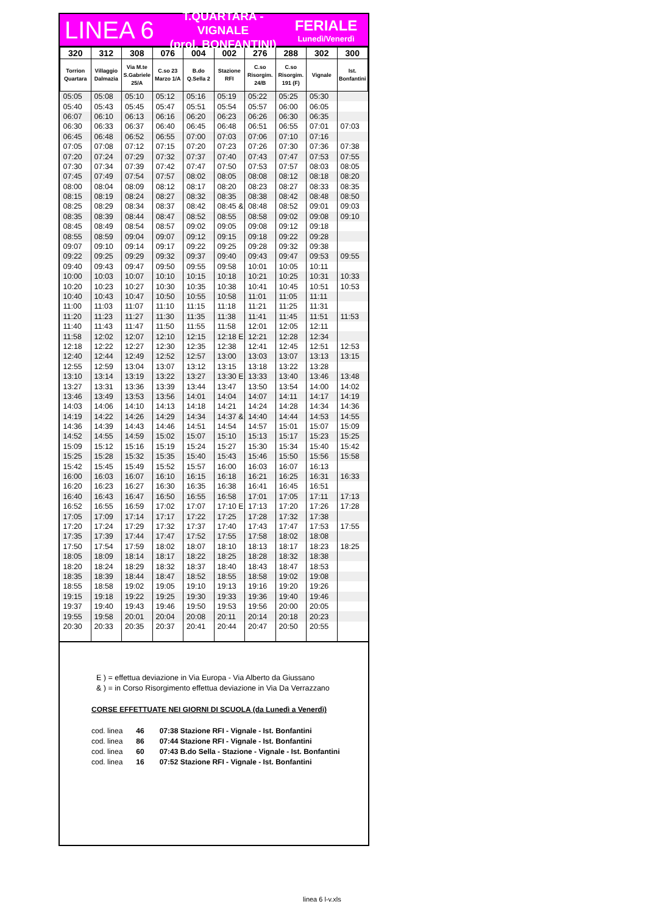LINEA 6
T.QUARTARA - VIGNALE
(prol. BONFANTINI)
FERIALE
Lunedì/Venerdì
| 320 | 312 | 308 | 076 | 004 | 002 | 276 | 288 | 302 | 300 |
| --- | --- | --- | --- | --- | --- | --- | --- | --- | --- |
| Torrion Quartara | Villaggio Dalmazia | Via M.te S.Gabriele 25/A | C.so 23 Marzo 1/A | B.do Q.Sella 2 | Stazione RFI | C.so Risorgim. 24/B | C.so Risorgim. 191 (F) | Vignale | Ist. Bonfantini |
| 05:05 | 05:08 | 05:10 | 05:12 | 05:16 | 05:19 | 05:22 | 05:25 | 05:30 | |
| 05:40 | 05:43 | 05:45 | 05:47 | 05:51 | 05:54 | 05:57 | 06:00 | 06:05 | |
| 06:07 | 06:10 | 06:13 | 06:16 | 06:20 | 06:23 | 06:26 | 06:30 | 06:35 | |
| 06:30 | 06:33 | 06:37 | 06:40 | 06:45 | 06:48 | 06:51 | 06:55 | 07:01 | 07:03 |
| 06:45 | 06:48 | 06:52 | 06:55 | 07:00 | 07:03 | 07:06 | 07:10 | 07:16 | |
| 07:05 | 07:08 | 07:12 | 07:15 | 07:20 | 07:23 | 07:26 | 07:30 | 07:36 | 07:38 |
| 07:20 | 07:24 | 07:29 | 07:32 | 07:37 | 07:40 | 07:43 | 07:47 | 07:53 | 07:55 |
| 07:30 | 07:34 | 07:39 | 07:42 | 07:47 | 07:50 | 07:53 | 07:57 | 08:03 | 08:05 |
| 07:45 | 07:49 | 07:54 | 07:57 | 08:02 | 08:05 | 08:08 | 08:12 | 08:18 | 08:20 |
| 08:00 | 08:04 | 08:09 | 08:12 | 08:17 | 08:20 | 08:23 | 08:27 | 08:33 | 08:35 |
| 08:15 | 08:19 | 08:24 | 08:27 | 08:32 | 08:35 | 08:38 | 08:42 | 08:48 | 08:50 |
| 08:25 | 08:29 | 08:34 | 08:37 | 08:42 | 08:45 & | 08:48 | 08:52 | 09:01 | 09:03 |
| 08:35 | 08:39 | 08:44 | 08:47 | 08:52 | 08:55 | 08:58 | 09:02 | 09:08 | 09:10 |
| 08:45 | 08:49 | 08:54 | 08:57 | 09:02 | 09:05 | 09:08 | 09:12 | 09:18 | |
| 08:55 | 08:59 | 09:04 | 09:07 | 09:12 | 09:15 | 09:18 | 09:22 | 09:28 | |
| 09:07 | 09:10 | 09:14 | 09:17 | 09:22 | 09:25 | 09:28 | 09:32 | 09:38 | |
| 09:22 | 09:25 | 09:29 | 09:32 | 09:37 | 09:40 | 09:43 | 09:47 | 09:53 | 09:55 |
| 09:40 | 09:43 | 09:47 | 09:50 | 09:55 | 09:58 | 10:01 | 10:05 | 10:11 | |
| 10:00 | 10:03 | 10:07 | 10:10 | 10:15 | 10:18 | 10:21 | 10:25 | 10:31 | 10:33 |
| 10:20 | 10:23 | 10:27 | 10:30 | 10:35 | 10:38 | 10:41 | 10:45 | 10:51 | 10:53 |
| 10:40 | 10:43 | 10:47 | 10:50 | 10:55 | 10:58 | 11:01 | 11:05 | 11:11 | |
| 11:00 | 11:03 | 11:07 | 11:10 | 11:15 | 11:18 | 11:21 | 11:25 | 11:31 | |
| 11:20 | 11:23 | 11:27 | 11:30 | 11:35 | 11:38 | 11:41 | 11:45 | 11:51 | 11:53 |
| 11:40 | 11:43 | 11:47 | 11:50 | 11:55 | 11:58 | 12:01 | 12:05 | 12:11 | |
| 11:58 | 12:02 | 12:07 | 12:10 | 12:15 | 12:18 E | 12:21 | 12:28 | 12:34 | |
| 12:18 | 12:22 | 12:27 | 12:30 | 12:35 | 12:38 | 12:41 | 12:45 | 12:51 | 12:53 |
| 12:40 | 12:44 | 12:49 | 12:52 | 12:57 | 13:00 | 13:03 | 13:07 | 13:13 | 13:15 |
| 12:55 | 12:59 | 13:04 | 13:07 | 13:12 | 13:15 | 13:18 | 13:22 | 13:28 | |
| 13:10 | 13:14 | 13:19 | 13:22 | 13:27 | 13:30 E | 13:33 | 13:40 | 13:46 | 13:48 |
| 13:27 | 13:31 | 13:36 | 13:39 | 13:44 | 13:47 | 13:50 | 13:54 | 14:00 | 14:02 |
| 13:46 | 13:49 | 13:53 | 13:56 | 14:01 | 14:04 | 14:07 | 14:11 | 14:17 | 14:19 |
| 14:03 | 14:06 | 14:10 | 14:13 | 14:18 | 14:21 | 14:24 | 14:28 | 14:34 | 14:36 |
| 14:19 | 14:22 | 14:26 | 14:29 | 14:34 | 14:37 & | 14:40 | 14:44 | 14:53 | 14:55 |
| 14:36 | 14:39 | 14:43 | 14:46 | 14:51 | 14:54 | 14:57 | 15:01 | 15:07 | 15:09 |
| 14:52 | 14:55 | 14:59 | 15:02 | 15:07 | 15:10 | 15:13 | 15:17 | 15:23 | 15:25 |
| 15:09 | 15:12 | 15:16 | 15:19 | 15:24 | 15:27 | 15:30 | 15:34 | 15:40 | 15:42 |
| 15:25 | 15:28 | 15:32 | 15:35 | 15:40 | 15:43 | 15:46 | 15:50 | 15:56 | 15:58 |
| 15:42 | 15:45 | 15:49 | 15:52 | 15:57 | 16:00 | 16:03 | 16:07 | 16:13 | |
| 16:00 | 16:03 | 16:07 | 16:10 | 16:15 | 16:18 | 16:21 | 16:25 | 16:31 | 16:33 |
| 16:20 | 16:23 | 16:27 | 16:30 | 16:35 | 16:38 | 16:41 | 16:45 | 16:51 | |
| 16:40 | 16:43 | 16:47 | 16:50 | 16:55 | 16:58 | 17:01 | 17:05 | 17:11 | 17:13 |
| 16:52 | 16:55 | 16:59 | 17:02 | 17:07 | 17:10 E | 17:13 | 17:20 | 17:26 | 17:28 |
| 17:05 | 17:09 | 17:14 | 17:17 | 17:22 | 17:25 | 17:28 | 17:32 | 17:38 | |
| 17:20 | 17:24 | 17:29 | 17:32 | 17:37 | 17:40 | 17:43 | 17:47 | 17:53 | 17:55 |
| 17:35 | 17:39 | 17:44 | 17:47 | 17:52 | 17:55 | 17:58 | 18:02 | 18:08 | |
| 17:50 | 17:54 | 17:59 | 18:02 | 18:07 | 18:10 | 18:13 | 18:17 | 18:23 | 18:25 |
| 18:05 | 18:09 | 18:14 | 18:17 | 18:22 | 18:25 | 18:28 | 18:32 | 18:38 | |
| 18:20 | 18:24 | 18:29 | 18:32 | 18:37 | 18:40 | 18:43 | 18:47 | 18:53 | |
| 18:35 | 18:39 | 18:44 | 18:47 | 18:52 | 18:55 | 18:58 | 19:02 | 19:08 | |
| 18:55 | 18:58 | 19:02 | 19:05 | 19:10 | 19:13 | 19:16 | 19:20 | 19:26 | |
| 19:15 | 19:18 | 19:22 | 19:25 | 19:30 | 19:33 | 19:36 | 19:40 | 19:46 | |
| 19:37 | 19:40 | 19:43 | 19:46 | 19:50 | 19:53 | 19:56 | 20:00 | 20:05 | |
| 19:55 | 19:58 | 20:01 | 20:04 | 20:08 | 20:11 | 20:14 | 20:18 | 20:23 | |
| 20:30 | 20:33 | 20:35 | 20:37 | 20:41 | 20:44 | 20:47 | 20:50 | 20:55 | |
E ) = effettua deviazione in Via Europa - Via Alberto da Giussano
& ) = in Corso Risorgimento effettua deviazione in Via Da Verrazzano
CORSE EFFETTUATE NEI GIORNI DI SCUOLA (da Lunedì a Venerdì)
cod. linea 46 07:38 Stazione RFI - Vignale - Ist. Bonfantini
cod. linea 86 07:44 Stazione RFI - Vignale - Ist. Bonfantini
cod. linea 60 07:43 B.do Sella - Stazione - Vignale - Ist. Bonfantini
cod. linea 16 07:52 Stazione RFI - Vignale - Ist. Bonfantini
linea 6 l-v.xls